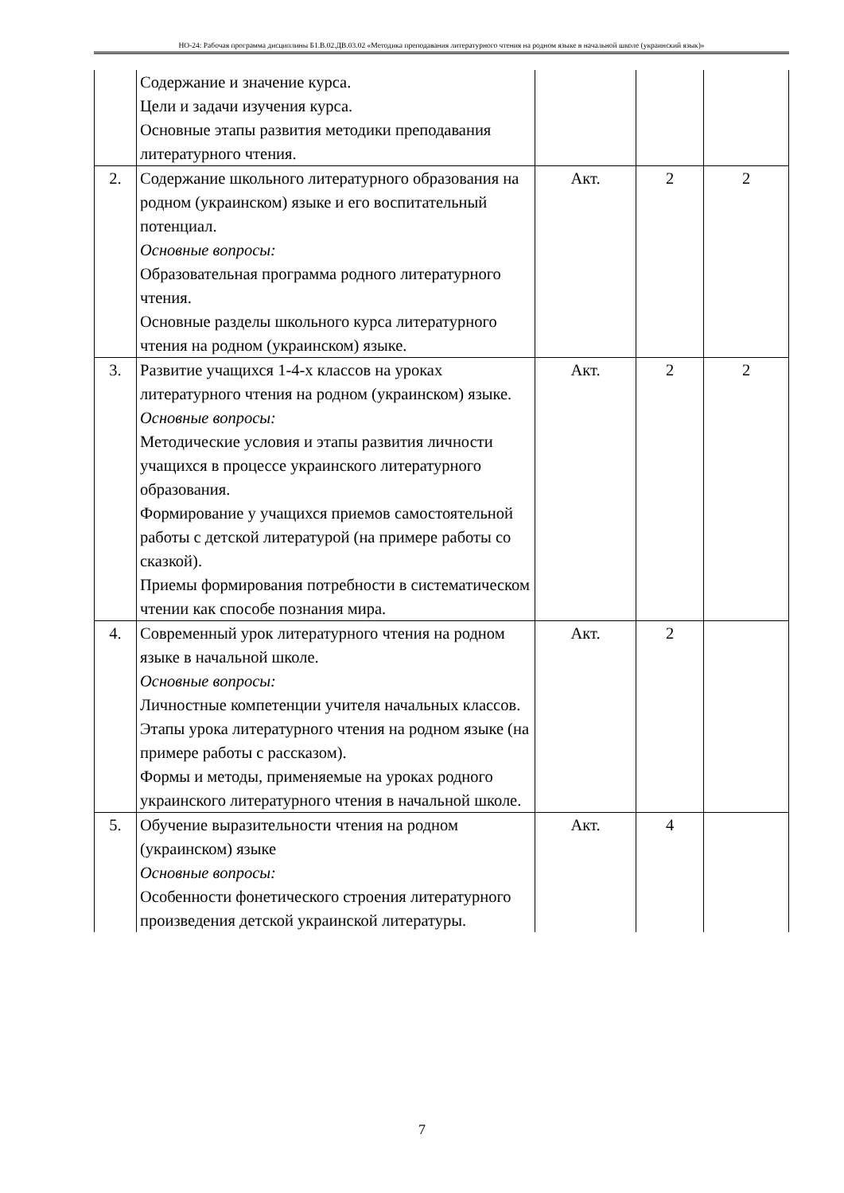НО-24: Рабочая программа дисциплины Б1.В.02.ДВ.03.02 «Методика преподавания литературного чтения на родном языке в начальной школе (украинский язык)»
| | Содержание и значение курса. Цели и задачи изучения курса. Основные этапы развития методики преподавания литературного чтения. | | | |
| 2. | Содержание школьного литературного образования на родном (украинском) языке и его воспитательный потенциал. Основные вопросы: Образовательная программа родного литературного чтения. Основные разделы школьного курса литературного чтения на родном (украинском) языке. | Акт. | 2 | 2 |
| 3. | Развитие учащихся 1-4-х классов на уроках литературного чтения на родном (украинском) языке. Основные вопросы: Методические условия и этапы развития личности учащихся в процессе украинского литературного образования. Формирование у учащихся приемов самостоятельной работы с детской литературой (на примере работы со сказкой). Приемы формирования потребности в систематическом чтении как способе познания мира. | Акт. | 2 | 2 |
| 4. | Современный урок литературного чтения на родном языке в начальной школе. Основные вопросы: Личностные компетенции учителя начальных классов. Этапы урока литературного чтения на родном языке (на примере работы с рассказом). Формы и методы, применяемые на уроках родного украинского литературного чтения в начальной школе. | Акт. | 2 | |
| 5. | Обучение выразительности чтения на родном (украинском) языке Основные вопросы: Особенности фонетического строения литературного произведения детской украинской литературы. | Акт. | 4 | |
7